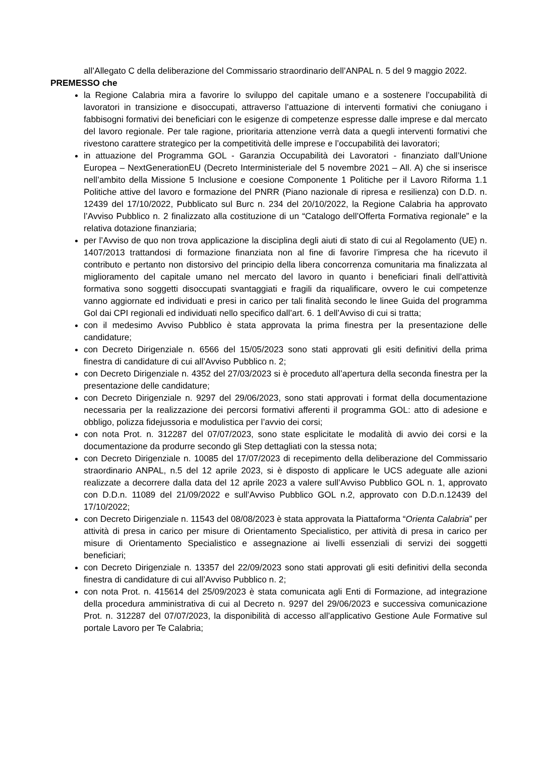all’Allegato C della deliberazione del Commissario straordinario dell’ANPAL n. 5 del 9 maggio 2022.
PREMESSO che
la Regione Calabria mira a favorire lo sviluppo del capitale umano e a sostenere l’occupabilità di lavoratori in transizione e disoccupati, attraverso l’attuazione di interventi formativi che coniugano i fabbisogni formativi dei beneficiari con le esigenze di competenze espresse dalle imprese e dal mercato del lavoro regionale. Per tale ragione, prioritaria attenzione verrà data a quegli interventi formativi che rivestono carattere strategico per la competitività delle imprese e l’occupabilità dei lavoratori;
in attuazione del Programma GOL - Garanzia Occupabilità dei Lavoratori - finanziato dall’Unione Europea – NextGenerationEU (Decreto Interministeriale del 5 novembre 2021 – All. A) che si inserisce nell’ambito della Missione 5 Inclusione e coesione Componente 1 Politiche per il Lavoro Riforma 1.1 Politiche attive del lavoro e formazione del PNRR (Piano nazionale di ripresa e resilienza) con D.D. n. 12439 del 17/10/2022, Pubblicato sul Burc n. 234 del 20/10/2022, la Regione Calabria ha approvato l’Avviso Pubblico n. 2 finalizzato alla costituzione di un “Catalogo dell’Offerta Formativa regionale” e la relativa dotazione finanziaria;
per l’Avviso de quo non trova applicazione la disciplina degli aiuti di stato di cui al Regolamento (UE) n. 1407/2013 trattandosi di formazione finanziata non al fine di favorire l’impresa che ha ricevuto il contributo e pertanto non distorsivo del principio della libera concorrenza comunitaria ma finalizzata al miglioramento del capitale umano nel mercato del lavoro in quanto i beneficiari finali dell’attività formativa sono soggetti disoccupati svantaggiati e fragili da riqualificare, ovvero le cui competenze vanno aggiornate ed individuati e presi in carico per tali finalità secondo le linee Guida del programma Gol dai CPI regionali ed individuati nello specifico dall’art. 6. 1 dell’Avviso di cui si tratta;
con il medesimo Avviso Pubblico è stata approvata la prima finestra per la presentazione delle candidature;
con Decreto Dirigenziale n. 6566 del 15/05/2023 sono stati approvati gli esiti definitivi della prima finestra di candidature di cui all’Avviso Pubblico n. 2;
con Decreto Dirigenziale n. 4352 del 27/03/2023 si è proceduto all’apertura della seconda finestra per la presentazione delle candidature;
con Decreto Dirigenziale n. 9297 del 29/06/2023, sono stati approvati i format della documentazione necessaria per la realizzazione dei percorsi formativi afferenti il programma GOL: atto di adesione e obbligo, polizza fidejussoria e modulistica per l’avvio dei corsi;
con nota Prot. n. 312287 del 07/07/2023, sono state esplicitate le modalità di avvio dei corsi e la documentazione da produrre secondo gli Step dettagliati con la stessa nota;
con Decreto Dirigenziale n. 10085 del 17/07/2023 di recepimento della deliberazione del Commissario straordinario ANPAL, n.5 del 12 aprile 2023, si è disposto di applicare le UCS adeguate alle azioni realizzate a decorrere dalla data del 12 aprile 2023 a valere sull’Avviso Pubblico GOL n. 1, approvato con D.D.n. 11089 del 21/09/2022 e sull’Avviso Pubblico GOL n.2, approvato con D.D.n.12439 del 17/10/2022;
con Decreto Dirigenziale n. 11543 del 08/08/2023 è stata approvata la Piattaforma “Orienta Calabria” per attività di presa in carico per misure di Orientamento Specialistico, per attività di presa in carico per misure di Orientamento Specialistico e assegnazione ai livelli essenziali di servizi dei soggetti beneficiari;
con Decreto Dirigenziale n. 13357 del 22/09/2023 sono stati approvati gli esiti definitivi della seconda finestra di candidature di cui all’Avviso Pubblico n. 2;
con nota Prot. n. 415614 del 25/09/2023 è stata comunicata agli Enti di Formazione, ad integrazione della procedura amministrativa di cui al Decreto n. 9297 del 29/06/2023 e successiva comunicazione Prot. n. 312287 del 07/07/2023, la disponibilità di accesso all’applicativo Gestione Aule Formative sul portale Lavoro per Te Calabria;